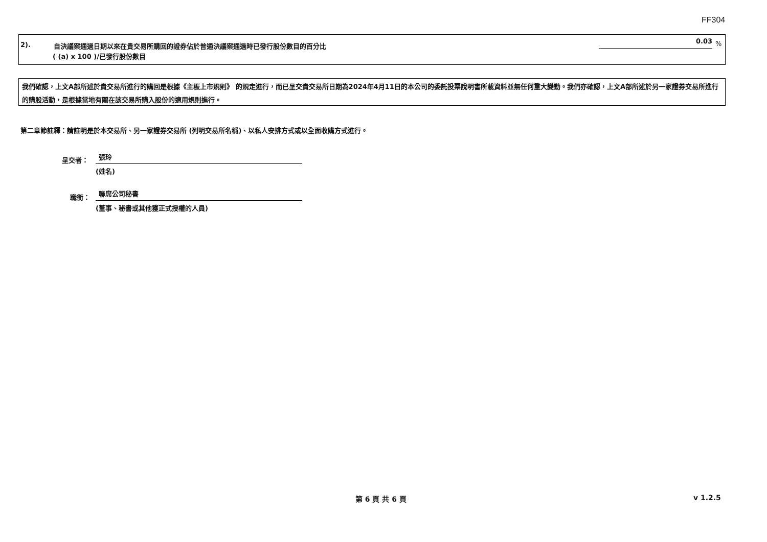FF304
2).
自決議案通過日期以來在貴交易所購回的證券佔於普通決議案通過時已發行股份數目的百分比
( (a) x 100 )/已發行股份數目
0.03 %
我們確認，上文A部所述於貴交易所進行的購回是根據《主板上市規則》 的規定進行，而已呈交貴交易所日期為2024年4月11日的本公司的委託投票說明書所載資料並無任何重大變動。我們亦確認，上文A部所述於另一家證券交易所進行的購股活動，是根據當地有關在該交易所購入股份的適用規則進行。
第二章節註釋：請註明是於本交易所、另一家證券交易所 (列明交易所名稱)、以私人安排方式或以全面收購方式進行。
呈交者： 張玲
(姓名)
職銜： 聯席公司秘書
(董事、秘書或其他獲正式授權的人員)
第 6 頁 共 6 頁 v 1.2.5